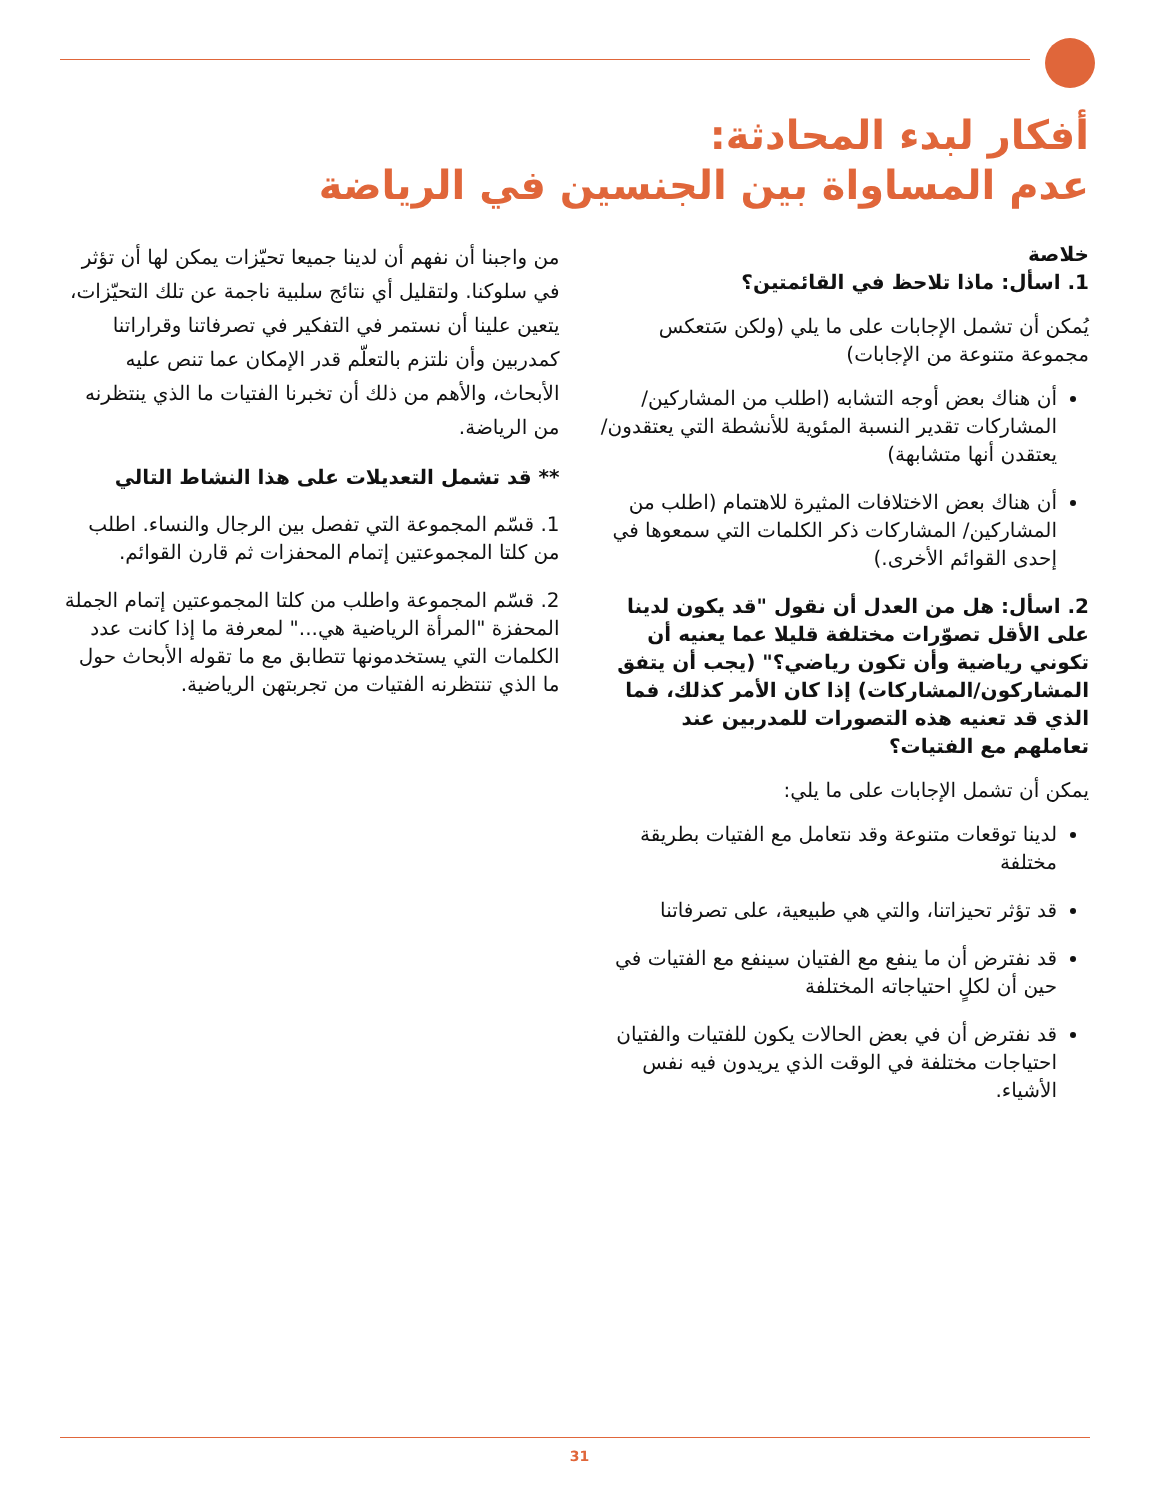أفكار لبدء المحادثة:
عدم المساواة بين الجنسين في الرياضة
خلاصة
1. اسأل: ماذا تلاحظ في القائمتين؟
يُمكن أن تشمل الإجابات على ما يلي (ولكن سَتعكس مجموعة متنوعة من الإجابات)
أن هناك بعض أوجه التشابه (اطلب من المشاركين/المشاركات تقدير النسبة المئوية للأنشطة التي يعتقدون/يعتقدن أنها متشابهة)
أن هناك بعض الاختلافات المثيرة للاهتمام (اطلب من المشاركين/ المشاركات ذكر الكلمات التي سمعوها في إحدى القوائم الأخرى.)
2. اسأل: هل من العدل أن نقول "قد يكون لدينا على الأقل تصوّرات مختلفة قليلا عما يعنيه أن تكوني رياضية وأن تكون رياضي؟" (يجب أن يتفق المشاركون/المشاركات) إذا كان الأمر كذلك، فما الذي قد تعنيه هذه التصورات للمدربين عند تعاملهم مع الفتيات؟
يمكن أن تشمل الإجابات على ما يلي:
لدينا توقعات متنوعة وقد نتعامل مع الفتيات بطريقة مختلفة
قد تؤثر تحيزاتنا، والتي هي طبيعية، على تصرفاتنا
قد نفترض أن ما ينفع مع الفتيان سينفع مع الفتيات في حين أن لكلٍ احتياجاته المختلفة
قد نفترض أن في بعض الحالات يكون للفتيات والفتيان احتياجات مختلفة في الوقت الذي يريدون فيه نفس الأشياء.
من واجبنا أن نفهم أن لدينا جميعا تحيّزات يمكن لها أن تؤثر في سلوكنا. ولتقليل أي نتائج سلبية ناجمة عن تلك التحيّزات، يتعين علينا أن نستمر في التفكير في تصرفاتنا وقراراتنا كمدربين وأن نلتزم بالتعلّم قدر الإمكان عما تنص عليه الأبحاث، والأهم من ذلك أن تخبرنا الفتيات ما الذي ينتظرنه من الرياضة.
** قد تشمل التعديلات على هذا النشاط التالي
1. قسّم المجموعة التي تفصل بين الرجال والنساء. اطلب من كلتا المجموعتين إتمام المحفزات ثم قارن القوائم.
2. قسّم المجموعة واطلب من كلتا المجموعتين إتمام الجملة المحفزة "المرأة الرياضية هي..." لمعرفة ما إذا كانت عدد الكلمات التي يستخدمونها تتطابق مع ما تقوله الأبحاث حول ما الذي تنتظرنه الفتيات من تجربتهن الرياضية.
31